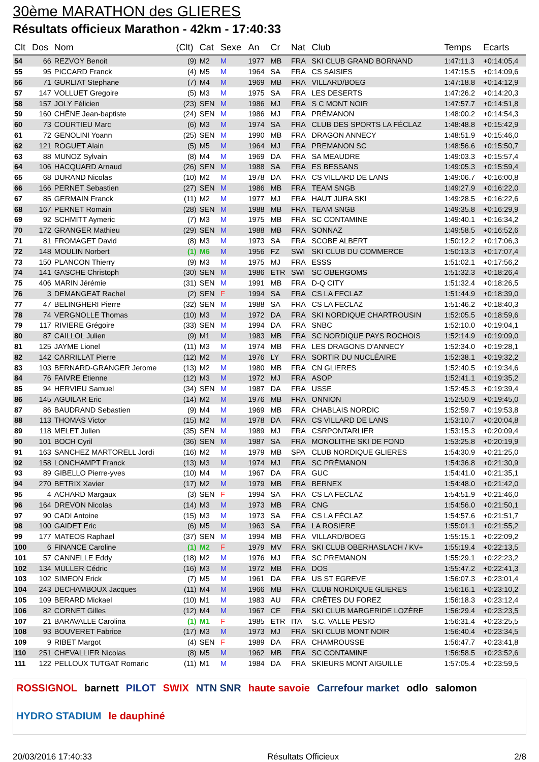30ème MARATHON des GLIERES
Résultats officieux Marathon - 42km - 17:40:33
| Clt | Dos | Nom | (Clt) | Cat | Sexe | An | Cr | Nat | Club | Temps | Ecarts |
| --- | --- | --- | --- | --- | --- | --- | --- | --- | --- | --- | --- |
| 54 | 66 | REZVOY Benoit | (9) | M2 | M | 1977 | MB | FRA | SKI CLUB GRAND BORNAND | 1:47:11.3 | +0:14:05,4 |
| 55 | 95 | PICCARD Franck | (4) | M5 | M | 1964 | SA | FRA | CS SAISIES | 1:47:15.5 | +0:14:09,6 |
| 56 | 71 | GURLIAT Stephane | (7) | M4 | M | 1969 | MB | FRA | VILLARD/BOEG | 1:47:18.8 | +0:14:12,9 |
| 57 | 147 | VOLLUET Gregoire | (5) | M3 | M | 1975 | SA | FRA | LES DESERTS | 1:47:26.2 | +0:14:20,3 |
| 58 | 157 | JOLY Félicien | (23) | SEN | M | 1986 | MJ | FRA | S C MONT NOIR | 1:47:57.7 | +0:14:51,8 |
| 59 | 160 | CHÊNE Jean-baptiste | (24) | SEN | M | 1986 | MJ | FRA | PRÉMANON | 1:48:00.2 | +0:14:54,3 |
| 60 | 73 | COURTIEU Marc | (6) | M3 | M | 1974 | SA | FRA | CLUB DES SPORTS LA FÉCLAZ | 1:48:48.8 | +0:15:42,9 |
| 61 | 72 | GENOLINI Yoann | (25) | SEN | M | 1990 | MB | FRA | DRAGON ANNECY | 1:48:51.9 | +0:15:46,0 |
| 62 | 121 | ROGUET Alain | (5) | M5 | M | 1964 | MJ | FRA | PREMANON SC | 1:48:56.6 | +0:15:50,7 |
| 63 | 88 | MUNOZ Sylvain | (8) | M4 | M | 1969 | DA | FRA | SA MEAUDRE | 1:49:03.3 | +0:15:57,4 |
| 64 | 106 | HACQUARD Arnaud | (26) | SEN | M | 1988 | SA | FRA | ES BESSANS | 1:49:05.3 | +0:15:59,4 |
| 65 | 68 | DURAND Nicolas | (10) | M2 | M | 1978 | DA | FRA | CS VILLARD DE LANS | 1:49:06.7 | +0:16:00,8 |
| 66 | 166 | PERNET Sebastien | (27) | SEN | M | 1986 | MB | FRA | TEAM SNGB | 1:49:27.9 | +0:16:22,0 |
| 67 | 85 | GERMAIN Franck | (11) | M2 | M | 1977 | MJ | FRA | HAUT JURA SKI | 1:49:28.5 | +0:16:22,6 |
| 68 | 167 | PERNET Romain | (28) | SEN | M | 1988 | MB | FRA | TEAM SNGB | 1:49:35.8 | +0:16:29,9 |
| 69 | 92 | SCHMITT Aymeric | (7) | M3 | M | 1975 | MB | FRA | SC CONTAMINE | 1:49:40.1 | +0:16:34,2 |
| 70 | 172 | GRANGER Mathieu | (29) | SEN | M | 1988 | MB | FRA | SONNAZ | 1:49:58.5 | +0:16:52,6 |
| 71 | 81 | FROMAGET David | (8) | M3 | M | 1973 | SA | FRA | SCOBE ALBERT | 1:50:12.2 | +0:17:06,3 |
| 72 | 148 | MOULIN Norbert | (1) | M6 | M | 1956 | FZ | SWI | SKI CLUB DU COMMERCE | 1:50:13.3 | +0:17:07,4 |
| 73 | 150 | PLANCON Thierry | (9) | M3 | M | 1975 | MJ | FRA | ESSS | 1:51:02.1 | +0:17:56,2 |
| 74 | 141 | GASCHE Christoph | (30) | SEN | M | 1986 | ETR | SWI | SC OBERGOMS | 1:51:32.3 | +0:18:26,4 |
| 75 | 406 | MARIN Jérémie | (31) | SEN | M | 1991 | MB | FRA | D-Q CITY | 1:51:32.4 | +0:18:26,5 |
| 76 | 3 | DEMANGEAT Rachel | (2) | SEN | F | 1994 | SA | FRA | CS LA FECLAZ | 1:51:44.9 | +0:18:39,0 |
| 77 | 47 | BELINGHERI Pierre | (32) | SEN | M | 1988 | SA | FRA | CS LA FECLAZ | 1:51:46.2 | +0:18:40,3 |
| 78 | 74 | VERGNOLLE Thomas | (10) | M3 | M | 1972 | DA | FRA | SKI NORDIQUE CHARTROUSIN | 1:52:05.5 | +0:18:59,6 |
| 79 | 117 | RIVIERE Grégoire | (33) | SEN | M | 1994 | DA | FRA | SNBC | 1:52:10.0 | +0:19:04,1 |
| 80 | 87 | CAILLOL Julien | (9) | M1 | M | 1983 | MB | FRA | SC NORDIQUE PAYS ROCHOIS | 1:52:14.9 | +0:19:09,0 |
| 81 | 125 | JAYME Lionel | (11) | M3 | M | 1974 | MB | FRA | LES DRAGONS D'ANNECY | 1:52:34.0 | +0:19:28,1 |
| 82 | 142 | CARRILLAT Pierre | (12) | M2 | M | 1976 | LY | FRA | SORTIR DU NUCLÉAIRE | 1:52:38.1 | +0:19:32,2 |
| 83 | 103 | BERNARD-GRANGER Jerome | (13) | M2 | M | 1980 | MB | FRA | CN GLIERES | 1:52:40.5 | +0:19:34,6 |
| 84 | 76 | FAIVRE Etienne | (12) | M3 | M | 1972 | MJ | FRA | ASOP | 1:52:41.1 | +0:19:35,2 |
| 85 | 94 | HERVIEU Samuel | (34) | SEN | M | 1987 | DA | FRA | USSE | 1:52:45.3 | +0:19:39,4 |
| 86 | 145 | AGUILAR Eric | (14) | M2 | M | 1976 | MB | FRA | ONNION | 1:52:50.9 | +0:19:45,0 |
| 87 | 86 | BAUDRAND Sebastien | (9) | M4 | M | 1969 | MB | FRA | CHABLAIS NORDIC | 1:52:59.7 | +0:19:53,8 |
| 88 | 113 | THOMAS Victor | (15) | M2 | M | 1978 | DA | FRA | CS VILLARD DE LANS | 1:53:10.7 | +0:20:04,8 |
| 89 | 118 | MELET Julien | (35) | SEN | M | 1989 | MJ | FRA | CSRPONTARLIER | 1:53:15.3 | +0:20:09,4 |
| 90 | 101 | BOCH Cyril | (36) | SEN | M | 1987 | SA | FRA | MONOLITHE SKI DE FOND | 1:53:25.8 | +0:20:19,9 |
| 91 | 163 | SANCHEZ MARTORELL Jordi | (16) | M2 | M | 1979 | MB | SPA | CLUB NORDIQUE GLIERES | 1:54:30.9 | +0:21:25,0 |
| 92 | 158 | LONCHAMPT Franck | (13) | M3 | M | 1974 | MJ | FRA | SC PRÉMANON | 1:54:36.8 | +0:21:30,9 |
| 93 | 89 | GIBELLO Pierre-yves | (10) | M4 | M | 1967 | DA | FRA | GUC | 1:54:41.0 | +0:21:35,1 |
| 94 | 270 | BETRIX Xavier | (17) | M2 | M | 1979 | MB | FRA | BERNEX | 1:54:48.0 | +0:21:42,0 |
| 95 | 4 | ACHARD Margaux | (3) | SEN | F | 1994 | SA | FRA | CS LA FECLAZ | 1:54:51.9 | +0:21:46,0 |
| 96 | 164 | DREVON Nicolas | (14) | M3 | M | 1973 | MB | FRA | CNG | 1:54:56.0 | +0:21:50,1 |
| 97 | 90 | CADI Antoine | (15) | M3 | M | 1973 | SA | FRA | CS LA FÉCLAZ | 1:54:57.6 | +0:21:51,7 |
| 98 | 100 | GAIDET Eric | (6) | M5 | M | 1963 | SA | FRA | LA ROSIERE | 1:55:01.1 | +0:21:55,2 |
| 99 | 177 | MATEOS Raphael | (37) | SEN | M | 1994 | MB | FRA | VILLARD/BOEG | 1:55:15.1 | +0:22:09,2 |
| 100 | 6 | FINANCE Caroline | (1) | M2 | F | 1979 | MV | FRA | SKI CLUB OBERHASLACH / KV+ | 1:55:19.4 | +0:22:13,5 |
| 101 | 57 | CANNELLE Eddy | (18) | M2 | M | 1976 | MJ | FRA | SC PREMANON | 1:55:29.1 | +0:22:23,2 |
| 102 | 134 | MULLER Cédric | (16) | M3 | M | 1972 | MB | FRA | DOS | 1:55:47.2 | +0:22:41,3 |
| 103 | 102 | SIMEON Erick | (7) | M5 | M | 1961 | DA | FRA | US ST EGREVE | 1:56:07.3 | +0:23:01,4 |
| 104 | 243 | DECHAMBOUX Jacques | (11) | M4 | M | 1966 | MB | FRA | CLUB NORDIQUE GLIERES | 1:56:16.1 | +0:23:10,2 |
| 105 | 109 | BERARD Mickael | (10) | M1 | M | 1983 | AU | FRA | CRÊTES DU FOREZ | 1:56:18.3 | +0:23:12,4 |
| 106 | 82 | CORNET Gilles | (12) | M4 | M | 1967 | CE | FRA | SKI CLUB MARGERIDE LOZÈRE | 1:56:29.4 | +0:23:23,5 |
| 107 | 21 | BARAVALLE Carolina | (1) | M1 | F | 1985 | ETR | ITA | S.C. VALLE PESIO | 1:56:31.4 | +0:23:25,5 |
| 108 | 93 | BOUVERET Fabrice | (17) | M3 | M | 1973 | MJ | FRA | SKI CLUB MONT NOIR | 1:56:40.4 | +0:23:34,5 |
| 109 | 9 | RIBET Margot | (4) | SEN | F | 1989 | DA | FRA | CHAMROUSSE | 1:56:47.7 | +0:23:41,8 |
| 110 | 251 | CHEVALLIER Nicolas | (8) | M5 | M | 1962 | MB | FRA | SC CONTAMINE | 1:56:58.5 | +0:23:52,6 |
| 111 | 122 | PELLOUX TUTGAT Romaric | (11) | M1 | M | 1984 | DA | FRA | SKIEURS MONT AIGUILLE | 1:57:05.4 | +0:23:59,5 |
ROSSIGNOL barnett PILOT SWIX NTN SNR haute savoie Carrefour market odlo salomon HYDRO STADIUM le dauphiné
20/03/2016 17:40:33 Résultats Officieux 2/8